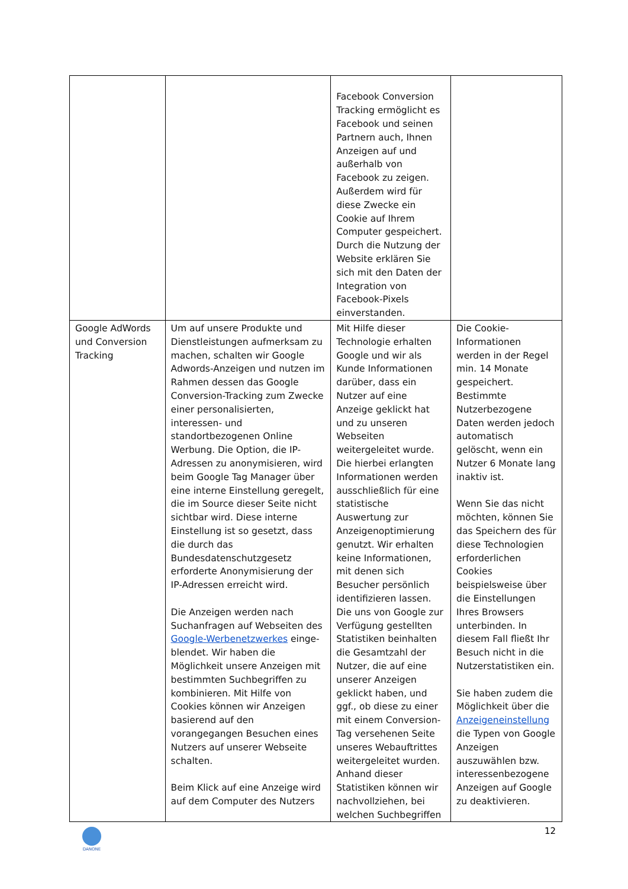| | | Facebook Conversion Tracking ermöglicht es Facebook und seinen Partnern auch, Ihnen Anzeigen auf und außerhalb von Facebook zu zeigen. Außerdem wird für diese Zwecke ein Cookie auf Ihrem Computer gespeichert. Durch die Nutzung der Website erklären Sie sich mit den Daten der Integration von Facebook-Pixels einverstanden. | |
| Google AdWords und Conversion Tracking | Um auf unsere Produkte und Dienstleistungen aufmerksam zu machen, schalten wir Google Adwords-Anzeigen und nutzen im Rahmen dessen das Google Conversion-Tracking zum Zwecke einer personalisierten, interessen- und standortbezogenen Online Werbung. Die Option, die IP-Adressen zu anonymisieren, wird beim Google Tag Manager über eine interne Einstellung geregelt, die im Source dieser Seite nicht sichtbar wird. Diese interne Einstellung ist so gesetzt, dass die durch das Bundesdatenschutzgesetz erforderte Anonymisierung der IP-Adressen erreicht wird. Die Anzeigen werden nach Suchanfragen auf Webseiten des Google-Werbenetzwerkes einge-blendet. Wir haben die Möglichkeit unsere Anzeigen mit bestimmten Suchbegriffen zu kombinieren. Mit Hilfe von Cookies können wir Anzeigen basierend auf den vorangegangen Besuchen eines Nutzers auf unserer Webseite schalten. Beim Klick auf eine Anzeige wird auf dem Computer des Nutzers | Mit Hilfe dieser Technologie erhalten Google und wir als Kunde Informationen darüber, dass ein Nutzer auf eine Anzeige geklickt hat und zu unseren Webseiten weitergeleitet wurde. Die hierbei erlangten Informationen werden ausschließlich für eine statistische Auswertung zur Anzeigenoptimierung genutzt. Wir erhalten keine Informationen, mit denen sich Besucher persönlich identifizieren lassen. Die uns von Google zur Verfügung gestellten Statistiken beinhalten die Gesamtzahl der Nutzer, die auf eine unserer Anzeigen geklickt haben, und ggf., ob diese zu einer mit einem Conversion-Tag versehenen Seite unseres Webauftrittes weitergeleitet wurden. Anhand dieser Statistiken können wir nachvollziehen, bei welchen Suchbegriffen | Die Cookie-Informationen werden in der Regel min. 14 Monate gespeichert. Bestimmte Nutzerbezogene Daten werden jedoch automatisch gelöscht, wenn ein Nutzer 6 Monate lang inaktiv ist. Wenn Sie das nicht möchten, können Sie das Speichern des für diese Technologien erforderlichen Cookies beispielsweise über die Einstellungen Ihres Browsers unterbinden. In diesem Fall fließt Ihr Besuch nicht in die Nutzerstatistiken ein. Sie haben zudem die Möglichkeit über die Anzeigeneinstellung die Typen von Google Anzeigen auszuwählen bzw. interessenbezogene Anzeigen auf Google zu deaktivieren. |
12
DANONE